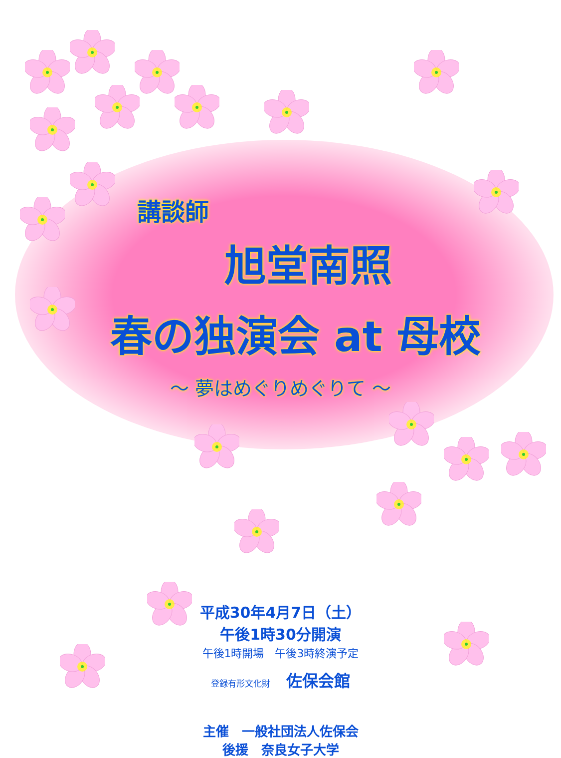講談師
旭堂南照
春の独演会 at 母校
〜 夢はめぐりめぐりて 〜
平成30年4月7日（土）
午後1時30分開演
午後1時開場　午後3時終演予定
登録有形文化財　　佐保会館
主催　一般社団法人佐保会
後援　奈良女子大学